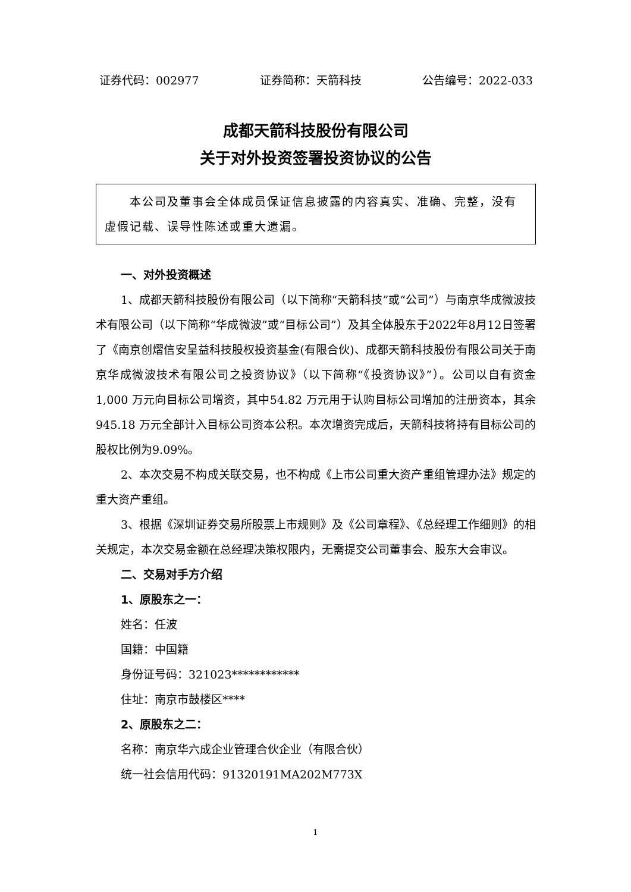证券代码：002977 证券简称：天箭科技 公告编号：2022-033
成都天箭科技股份有限公司
关于对外投资签署投资协议的公告
　　本公司及董事会全体成员保证信息披露的内容真实、准确、完整，没有虚假记载、误导性陈述或重大遗漏。
一、对外投资概述
1、成都天箭科技股份有限公司（以下简称“天箭科技”或“公司”）与南京华成微波技术有限公司（以下简称“华成微波”或“目标公司”）及其全体股东于2022年8月12日签署了《南京创熠信安呈益科技股权投资基金(有限合伙)、成都天箭科技股份有限公司关于南京华成微波技术有限公司之投资协议》（以下简称“《投资协议》”）。公司以自有资金 1,000 万元向目标公司增资，其中54.82 万元用于认购目标公司增加的注册资本，其余 945.18 万元全部计入目标公司资本公积。本次增资完成后，天箭科技将持有目标公司的股权比例为9.09%。
2、本次交易不构成关联交易，也不构成《上市公司重大资产重组管理办法》规定的重大资产重组。
3、根据《深圳证券交易所股票上市规则》及《公司章程》、《总经理工作细则》的相关规定，本次交易金额在总经理决策权限内，无需提交公司董事会、股东大会审议。
二、交易对手方介绍
1、原股东之一：
姓名：任波
国籍：中国籍
身份证号码：321023************
住址：南京市鼓楼区****
2、原股东之二：
名称：南京华六成企业管理合伙企业（有限合伙）
统一社会信用代码：91320191MA202M773X
1